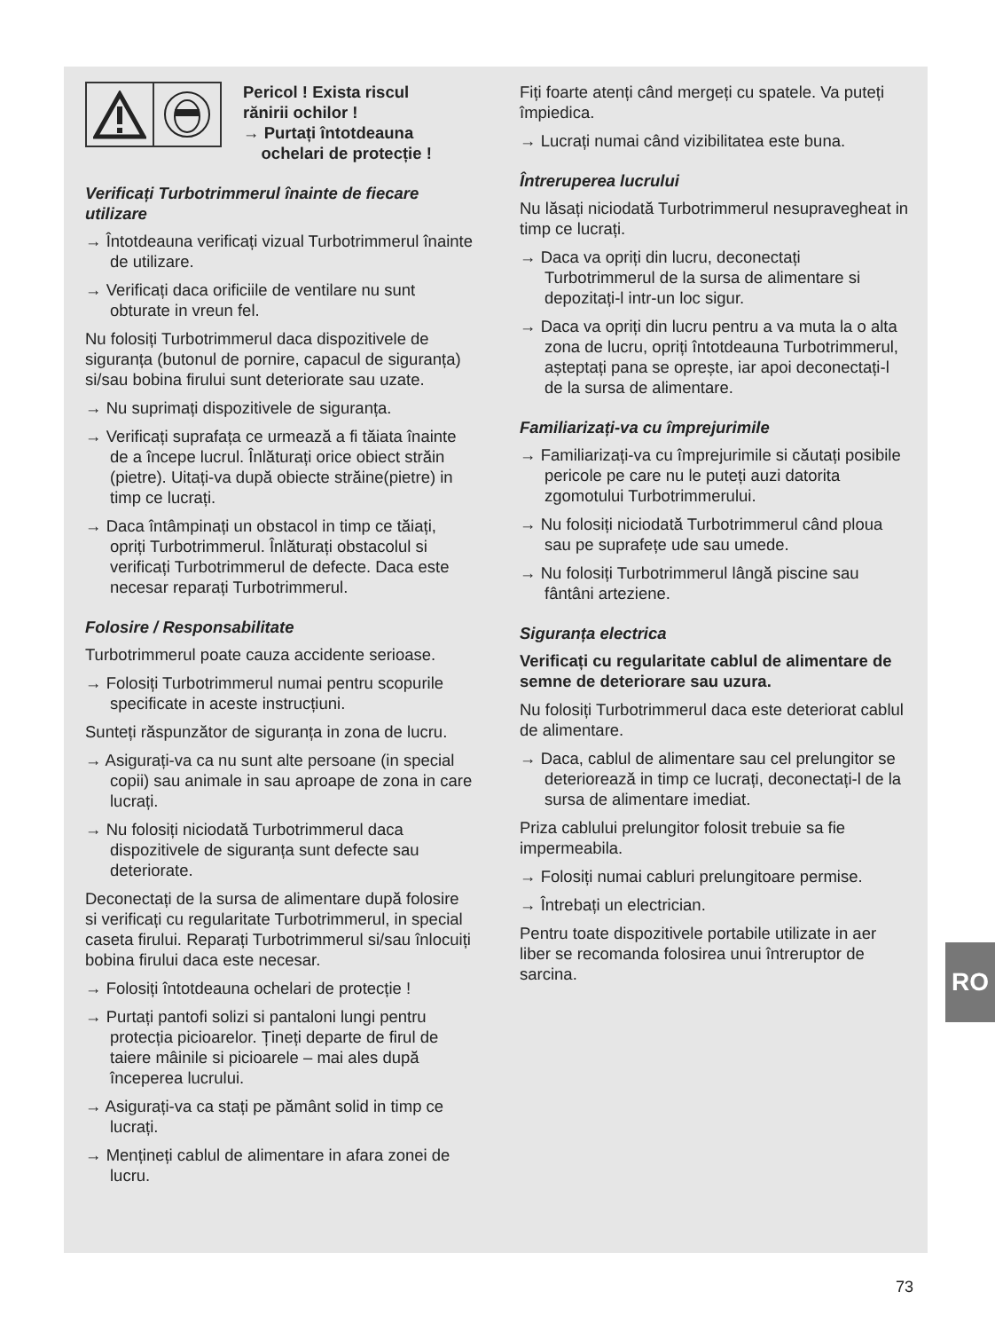Pericol ! Exista riscul
rănirii ochilor !
→ Purtați întotdeauna
ochelari de protecție !
Verificați Turbotrimmerul înainte de fiecare utilizare
→ Întotdeauna verificați vizual Turbotrimmerul înainte de utilizare.
→ Verificați daca orificiile de ventilare nu sunt obturate in vreun fel.
Nu folosiți Turbotrimmerul daca dispozitivele de siguranța (butonul de pornire, capacul de siguranța) si/sau bobina firului sunt deteriorate sau uzate.
→ Nu suprimați dispozitivele de siguranța.
→ Verificați suprafața ce urmează a fi tăiata înainte de a începe lucrul. Înlăturați orice obiect străin (pietre). Uitați-va după obiecte străine(pietre) in timp ce lucrați.
→ Daca întâmpinați un obstacol in timp ce tăiați, opriți Turbotrimmerul. Înlăturați obstacolul si verificați Turbotrimmerul de defecte. Daca este necesar reparați Turbotrimmerul.
Folosire / Responsabilitate
Turbotrimmerul poate cauza accidente serioase.
→ Folosiți Turbotrimmerul numai pentru scopurile specificate in aceste instrucțiuni.
Sunteți răspunzător de siguranța in zona de lucru.
→ Asigurați-va ca nu sunt alte persoane (in special copii) sau animale in sau aproape de zona in care lucrați.
→ Nu folosiți niciodată Turbotrimmerul daca dispozitivele de siguranța sunt defecte sau deteriorate.
Deconectați de la sursa de alimentare după folosire si verificați cu regularitate Turbotrimmerul, in special caseta firului. Reparați Turbotrimmerul si/sau înlocuiți bobina firului daca este necesar.
→ Folosiți întotdeauna ochelari de protecție !
→ Purtați pantofi solizi si pantaloni lungi pentru protecția picioarelor. Țineți departe de firul de taiere mâinile si picioarele – mai ales după începerea lucrului.
→ Asigurați-va ca stați pe pământ solid in timp ce lucrați.
→ Mențineți cablul de alimentare in afara zonei de lucru.
Fiți foarte atenți când mergeți cu spatele. Va puteți împiedica.
→ Lucrați numai când vizibilitatea este buna.
Întreruperea lucrului
Nu lăsați niciodată Turbotrimmerul nesupravegheat in timp ce lucrați.
→ Daca va opriți din lucru, deconectați Turbotrimmerul de la sursa de alimentare si depozitați-l intr-un loc sigur.
→ Daca va opriți din lucru pentru a va muta la o alta zona de lucru, opriți întotdeauna Turbotrimmerul, așteptați pana se oprește, iar apoi deconectați-l de la sursa de alimentare.
Familiarizați-va cu împrejurimile
→ Familiarizați-va cu împrejurimile si căutați posibile pericole pe care nu le puteți auzi datorita zgomotului Turbotrimmerului.
→ Nu folosiți niciodată Turbotrimmerul când ploua sau pe suprafețe ude sau umede.
→ Nu folosiți Turbotrimmerul lângă piscine sau fântâni arteziene.
Siguranța electrica
Verificați cu regularitate cablul de alimentare de semne de deteriorare sau uzura.
Nu folosiți Turbotrimmerul daca este deteriorat cablul de alimentare.
→ Daca, cablul de alimentare sau cel prelungitor se deteriorează in timp ce lucrați, deconectați-l de la sursa de alimentare imediat.
Priza cablului prelungitor folosit trebuie sa fie impermeabila.
→ Folosiți numai cabluri prelungitoare permise.
→ Întrebați un electrician.
Pentru toate dispozitivele portabile utilizate in aer liber se recomanda folosirea unui întreruptor de sarcina.
RO
73